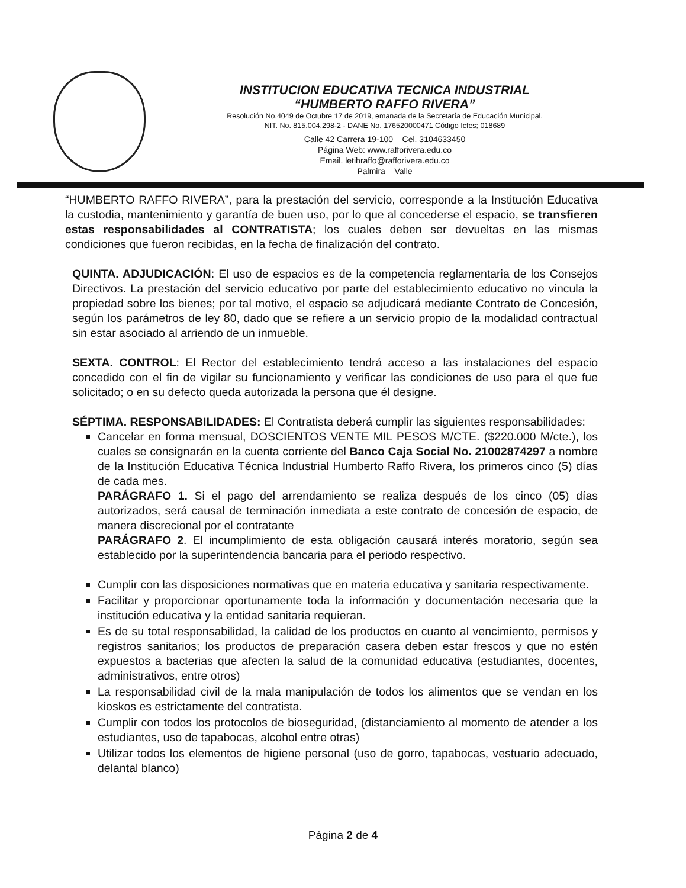INSTITUCION EDUCATIVA TECNICA INDUSTRIAL
“HUMBERTO RAFFO RIVERA”
Resolución No.4049 de Octubre 17 de 2019, emanada de la Secretaría de Educación Municipal.
NIT. No. 815.004.298-2 - DANE No. 176520000471 Código Icfes; 018689
Calle 42 Carrera 19-100 – Cel. 3104633450
Página Web: www.rafforivera.edu.co
Email. letihraffo@rafforivera.edu.co
Palmira – Valle
“HUMBERTO RAFFO RIVERA”, para la prestación del servicio, corresponde a la Institución Educativa la custodia, mantenimiento y garantía de buen uso, por lo que al concederse el espacio, se transfieren estas responsabilidades al CONTRATISTA; los cuales deben ser devueltas en las mismas condiciones que fueron recibidas, en la fecha de finalización del contrato.
QUINTA. ADJUDICACIÓN: El uso de espacios es de la competencia reglamentaria de los Consejos Directivos. La prestación del servicio educativo por parte del establecimiento educativo no vincula la propiedad sobre los bienes; por tal motivo, el espacio se adjudicará mediante Contrato de Concesión, según los parámetros de ley 80, dado que se refiere a un servicio propio de la modalidad contractual sin estar asociado al arriendo de un inmueble.
SEXTA. CONTROL: El Rector del establecimiento tendrá acceso a las instalaciones del espacio concedido con el fin de vigilar su funcionamiento y verificar las condiciones de uso para el que fue solicitado; o en su defecto queda autorizada la persona que él designe.
SÉPTIMA. RESPONSABILIDADES: El Contratista deberá cumplir las siguientes responsabilidades:
Cancelar en forma mensual, DOSCIENTOS VENTE MIL PESOS M/CTE. ($220.000 M/cte.), los cuales se consignarán en la cuenta corriente del Banco Caja Social No. 21002874297 a nombre de la Institución Educativa Técnica Industrial Humberto Raffo Rivera, los primeros cinco (5) días de cada mes.
PARÁGRAFO 1. Si el pago del arrendamiento se realiza después de los cinco (05) días autorizados, será causal de terminación inmediata a este contrato de concesión de espacio, de manera discrecional por el contratante
PARÁGRAFO 2. El incumplimiento de esta obligación causará interés moratorio, según sea establecido por la superintendencia bancaria para el periodo respectivo.
Cumplir con las disposiciones normativas que en materia educativa y sanitaria respectivamente.
Facilitar y proporcionar oportunamente toda la información y documentación necesaria que la institución educativa y la entidad sanitaria requieran.
Es de su total responsabilidad, la calidad de los productos en cuanto al vencimiento, permisos y registros sanitarios; los productos de preparación casera deben estar frescos y que no estén expuestos a bacterias que afecten la salud de la comunidad educativa (estudiantes, docentes, administrativos, entre otros)
La responsabilidad civil de la mala manipulación de todos los alimentos que se vendan en los kioskos es estrictamente del contratista.
Cumplir con todos los protocolos de bioseguridad, (distanciamiento al momento de atender a los estudiantes, uso de tapabocas, alcohol entre otras)
Utilizar todos los elementos de higiene personal (uso de gorro, tapabocas, vestuario adecuado, delantal blanco)
Página 2 de 4